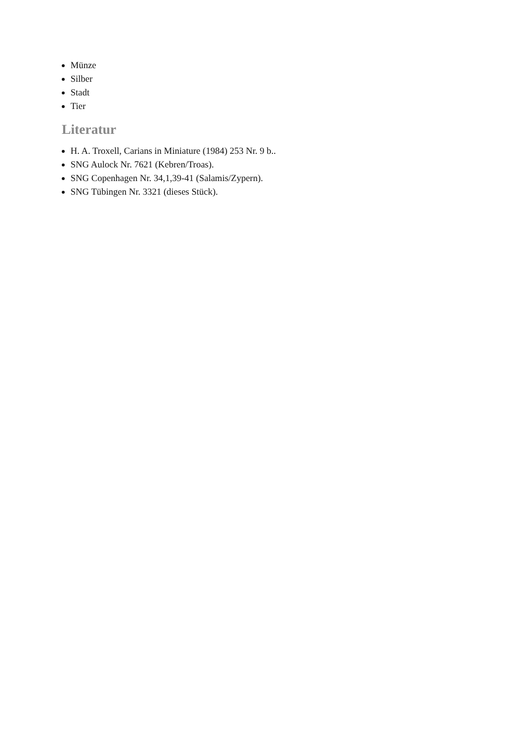Münze
Silber
Stadt
Tier
Literatur
H. A. Troxell, Carians in Miniature (1984) 253 Nr. 9 b..
SNG Aulock Nr. 7621 (Kebren/Troas).
SNG Copenhagen Nr. 34,1,39-41 (Salamis/Zypern).
SNG Tübingen Nr. 3321 (dieses Stück).